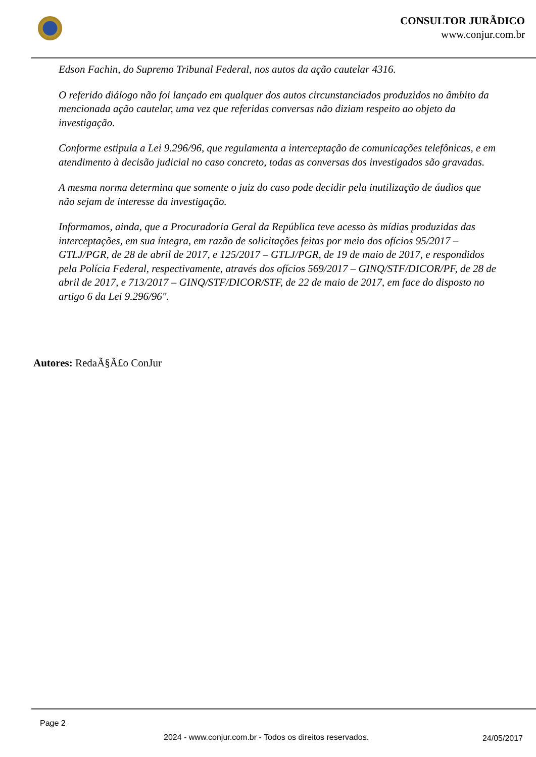CONSULTOR JURÃDICO
www.conjur.com.br
Edson Fachin, do Supremo Tribunal Federal, nos autos da ação cautelar 4316.
O referido diálogo não foi lançado em qualquer dos autos circunstanciados produzidos no âmbito da mencionada ação cautelar, uma vez que referidas conversas não diziam respeito ao objeto da investigação.
Conforme estipula a Lei 9.296/96, que regulamenta a interceptação de comunicações telefônicas, e em atendimento à decisão judicial no caso concreto, todas as conversas dos investigados são gravadas.
A mesma norma determina que somente o juiz do caso pode decidir pela inutilização de áudios que não sejam de interesse da investigação.
Informamos, ainda, que a Procuradoria Geral da República teve acesso às mídias produzidas das interceptações, em sua íntegra, em razão de solicitações feitas por meio dos ofícios 95/2017 – GTLJ/PGR, de 28 de abril de 2017, e 125/2017 – GTLJ/PGR, de 19 de maio de 2017, e respondidos pela Polícia Federal, respectivamente, através dos ofícios 569/2017 – GINQ/STF/DICOR/PF, de 28 de abril de 2017, e 713/2017 – GINQ/STF/DICOR/STF, de 22 de maio de 2017, em face do disposto no artigo 6 da Lei 9.296/96".
Autores: RedaÃ§Ã£o ConJur
Page 2
2024 - www.conjur.com.br - Todos os direitos reservados.
24/05/2017